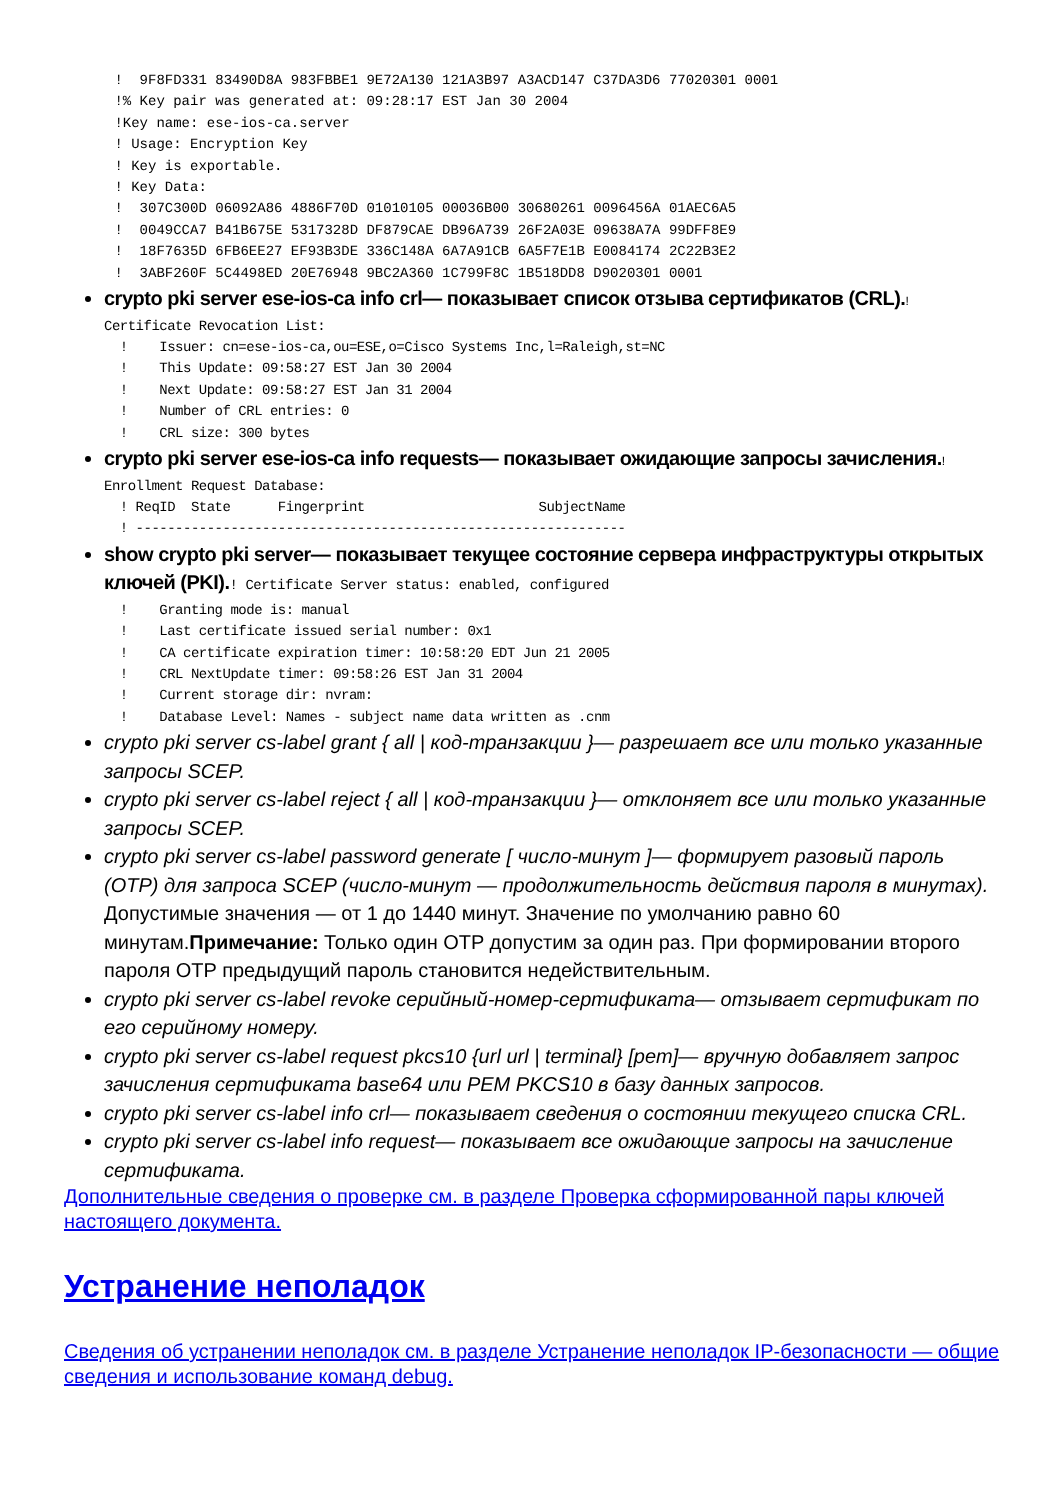!  9F8FD331 83490D8A 983FBBE1 9E72A130 121A3B97 A3ACD147 C37DA3D6 77020301 0001
      !% Key pair was generated at: 09:28:17 EST Jan 30 2004
      !Key name: ese-ios-ca.server
      ! Usage: Encryption Key
      ! Key is exportable.
      ! Key Data:
      !  307C300D 06092A86 4886F70D 01010105 00036B00 30680261 0096456A 01AEC6A5
      !  0049CCA7 B41B675E 5317328D DF879CAE DB96A739 26F2A03E 09638A7A 99DFF8E9
      !  18F7635D 6FB6EE27 EF93B3DE 336C148A 6A7A91CB 6A5F7E1B E0084174 2C22B3E2
      !  3ABF260F 5C4498ED 20E76948 9BC2A360 1C799F8C 1B518DD8 D9020301 0001
crypto pki server ese-ios-ca info crl— показывает список отзыва сертификатов (CRL).!
Certificate Revocation List:
  !    Issuer: cn=ese-ios-ca,ou=ESE,o=Cisco Systems Inc,l=Raleigh,st=NC
  !    This Update: 09:58:27 EST Jan 30 2004
  !    Next Update: 09:58:27 EST Jan 31 2004
  !    Number of CRL entries: 0
  !    CRL size: 300 bytes
crypto pki server ese-ios-ca info requests— показывает ожидающие запросы зачисления.!
Enrollment Request Database:
  ! ReqID  State      Fingerprint                      SubjectName
  ! --------------------------------------------------------------
show crypto pki server— показывает текущее состояние сервера инфраструктуры открытых ключей (PKI).! Certificate Server status: enabled, configured
  !    Granting mode is: manual
  !    Last certificate issued serial number: 0x1
  !    CA certificate expiration timer: 10:58:20 EDT Jun 21 2005
  !    CRL NextUpdate timer: 09:58:26 EST Jan 31 2004
  !    Current storage dir: nvram:
  !    Database Level: Names - subject name data written as .cnm
crypto pki server cs-label grant { all | код-транзакции }— разрешает все или только указанные запросы SCEP.
crypto pki server cs-label reject { all | код-транзакции }— отклоняет все или только указанные запросы SCEP.
crypto pki server cs-label password generate [ число-минут ]— формирует разовый пароль (OTP) для запроса SCEP (число-минут — продолжительность действия пароля в минутах). Допустимые значения — от 1 до 1440 минут. Значение по умолчанию равно 60 минутам.Примечание: Только один OTP допустим за один раз. При формировании второго пароля OTP предыдущий пароль становится недействительным.
crypto pki server cs-label revoke серийный-номер-сертификата— отзывает сертификат по его серийному номеру.
crypto pki server cs-label request pkcs10 {url url | terminal} [pem]— вручную добавляет запрос зачисления сертификата base64 или PEM PKCS10 в базу данных запросов.
crypto pki server cs-label info crl— показывает сведения о состоянии текущего списка CRL.
crypto pki server cs-label info request— показывает все ожидающие запросы на зачисление сертификата.
Дополнительные сведения о проверке см. в разделе Проверка сформированной пары ключей настоящего документа.
Устранение неполадок
Сведения об устранении неполадок см. в разделе Устранение неполадок IP-безопасности — общие сведения и использование команд debug.